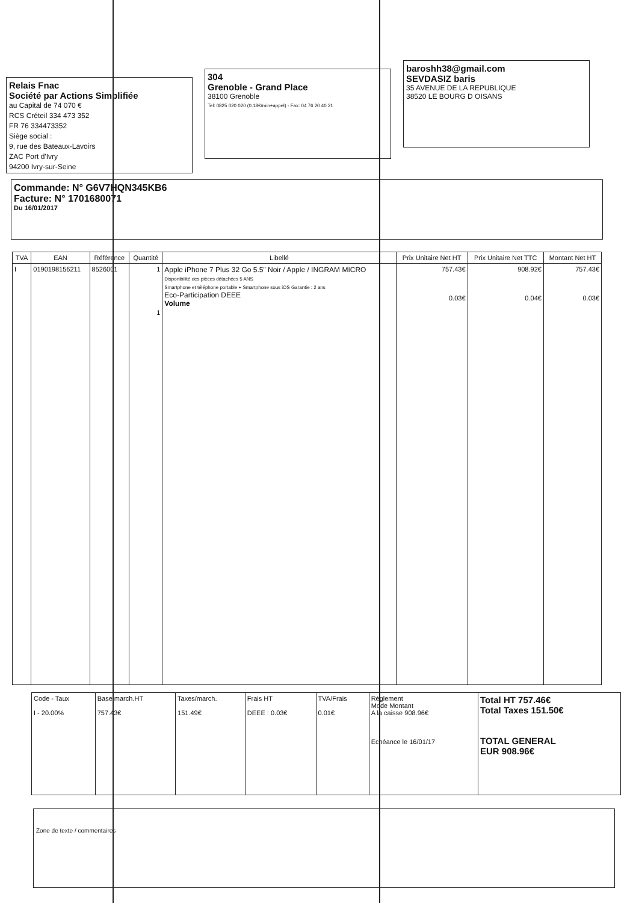Relais Fnac
Société par Actions Simplifiée
au Capital de 74 070 €
RCS Créteil 334 473 352
FR 76 334473352
Siège social :
9, rue des Bateaux-Lavoirs
ZAC Port d'Ivry
94200 Ivry-sur-Seine
304
Grenoble - Grand Place
38100 Grenoble
Tel: 0825 020 020 (0.18€/min+appel) - Fax: 04 76 20 40 21
baroshh38@gmail.com
SEVDASIZ baris
35 AVENUE DE LA REPUBLIQUE
38520 LE BOURG D OISANS
Commande: N° G6V7HQN345KB6
Facture: N° 1701680071
Du 16/01/2017
| TVA | EAN | Référence | Quantité | Libellé | Prix Unitaire Net HT | Prix Unitaire Net TTC | Montant Net HT |
| --- | --- | --- | --- | --- | --- | --- | --- |
| I | 0190198156211 | 8526001 | 1 1 | Apple iPhone 7 Plus 32 Go 5.5" Noir / Apple / INGRAM MICRO Disponibilité des pièces détachées 5 ANS Smartphone et téléphone portable + Smartphone sous iOS Garantie : 2 ans Eco-Participation DEEE Volume | 757.43€ 0.03€ | 908.92€ 0.04€ | 757.43€ 0.03€ |
| Code - Taux I - 20.00% | Base march.HT 757.43€ | Taxes/march. 151.49€ | Frais HT DEEE : 0.03€ | TVA/Frais 0.01€ | Règlement Mode Montant A la caisse 908.96€ Echéance le 16/01/17 | Total HT 757.46€ Total Taxes 151.50€ TOTAL GENERAL EUR 908.96€ |
Zone de texte / commentaires